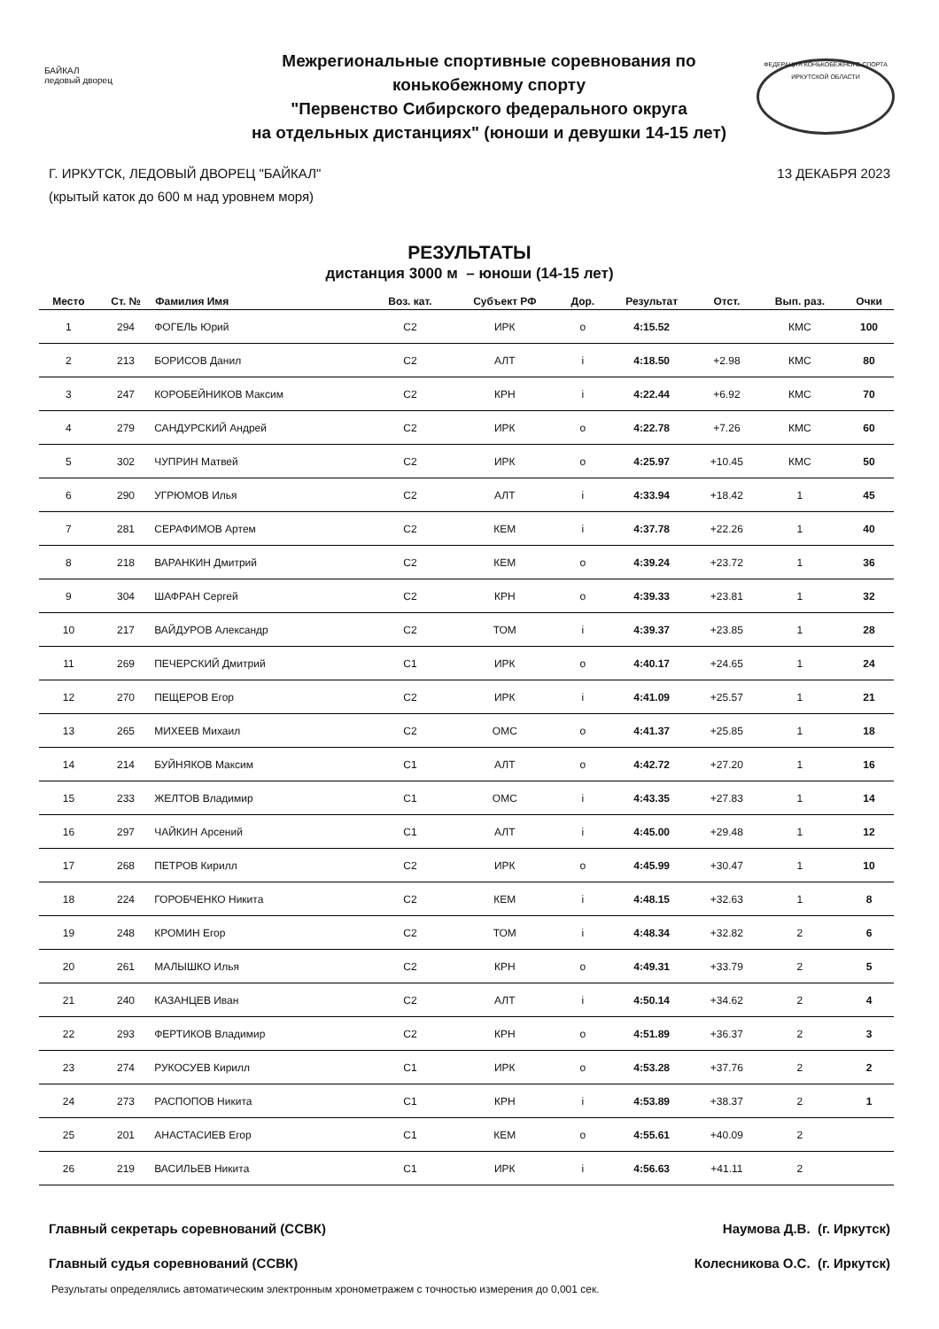БАЙКАЛ
ледовый дворец
Межрегиональные спортивные соревнования по
конькобежному спорту
"Первенство Сибирского федерального округа
на отдельных дистанциях" (юноши и девушки 14-15 лет)
ФЕДЕРАЦИЯ КОНЬКОБЕЖНОГО СПОРТА
ИРКУТСКОЙ ОБЛАСТИ
Г. ИРКУТСК, ЛЕДОВЫЙ ДВОРЕЦ "БАЙКАЛ"
(крытый каток до 600 м над уровнем моря)
13 ДЕКАБРЯ 2023
РЕЗУЛЬТАТЫ
дистанция 3000 м – юноши (14-15 лет)
| Место | Ст. № | Фамилия Имя | Воз. кат. | Субъект РФ | Дор. | Результат | Отст. | Вып. раз. | Очки |
| --- | --- | --- | --- | --- | --- | --- | --- | --- | --- |
| 1 | 294 | ФОГЕЛЬ Юрий | С2 | ИРК | o | 4:15.52 | | КМС | 100 |
| 2 | 213 | БОРИСОВ Данил | С2 | АЛТ | i | 4:18.50 | +2.98 | КМС | 80 |
| 3 | 247 | КОРОБЕЙНИКОВ Максим | С2 | КРН | i | 4:22.44 | +6.92 | КМС | 70 |
| 4 | 279 | САНДУРСКИЙ Андрей | С2 | ИРК | o | 4:22.78 | +7.26 | КМС | 60 |
| 5 | 302 | ЧУПРИН Матвей | С2 | ИРК | o | 4:25.97 | +10.45 | КМС | 50 |
| 6 | 290 | УГРЮМОВ Илья | С2 | АЛТ | i | 4:33.94 | +18.42 | 1 | 45 |
| 7 | 281 | СЕРАФИМОВ Артем | С2 | КЕМ | i | 4:37.78 | +22.26 | 1 | 40 |
| 8 | 218 | ВАРАНКИН Дмитрий | С2 | КЕМ | o | 4:39.24 | +23.72 | 1 | 36 |
| 9 | 304 | ШАФРАН Сергей | С2 | КРН | o | 4:39.33 | +23.81 | 1 | 32 |
| 10 | 217 | ВАЙДУРОВ Александр | С2 | ТОМ | i | 4:39.37 | +23.85 | 1 | 28 |
| 11 | 269 | ПЕЧЕРСКИЙ Дмитрий | С1 | ИРК | o | 4:40.17 | +24.65 | 1 | 24 |
| 12 | 270 | ПЕЩЕРОВ Егор | С2 | ИРК | i | 4:41.09 | +25.57 | 1 | 21 |
| 13 | 265 | МИХЕЕВ Михаил | С2 | ОМС | o | 4:41.37 | +25.85 | 1 | 18 |
| 14 | 214 | БУЙНЯКОВ Максим | С1 | АЛТ | o | 4:42.72 | +27.20 | 1 | 16 |
| 15 | 233 | ЖЕЛТОВ Владимир | С1 | ОМС | i | 4:43.35 | +27.83 | 1 | 14 |
| 16 | 297 | ЧАЙКИН Арсений | С1 | АЛТ | i | 4:45.00 | +29.48 | 1 | 12 |
| 17 | 268 | ПЕТРОВ Кирилл | С2 | ИРК | o | 4:45.99 | +30.47 | 1 | 10 |
| 18 | 224 | ГОРОБЧЕНКО Никита | С2 | КЕМ | i | 4:48.15 | +32.63 | 1 | 8 |
| 19 | 248 | КРОМИН Егор | С2 | ТОМ | i | 4:48.34 | +32.82 | 2 | 6 |
| 20 | 261 | МАЛЫШКО Илья | С2 | КРН | o | 4:49.31 | +33.79 | 2 | 5 |
| 21 | 240 | КАЗАНЦЕВ Иван | С2 | АЛТ | i | 4:50.14 | +34.62 | 2 | 4 |
| 22 | 293 | ФЕРТИКОВ Владимир | С2 | КРН | o | 4:51.89 | +36.37 | 2 | 3 |
| 23 | 274 | РУКОСУЕВ Кирилл | С1 | ИРК | o | 4:53.28 | +37.76 | 2 | 2 |
| 24 | 273 | РАСПОПОВ Никита | С1 | КРН | i | 4:53.89 | +38.37 | 2 | 1 |
| 25 | 201 | АНАСТАСИЕВ Егор | С1 | КЕМ | o | 4:55.61 | +40.09 | 2 | |
| 26 | 219 | ВАСИЛЬЕВ Никита | С1 | ИРК | i | 4:56.63 | +41.11 | 2 | |
Главный секретарь соревнований (ССВК)
Наумова Д.В. (г. Иркутск)
Главный судья соревнований (ССВК)
Колесникова О.С. (г. Иркутск)
Результаты определялись автоматическим электронным хронометражем с точностью измерения до 0,001 сек.